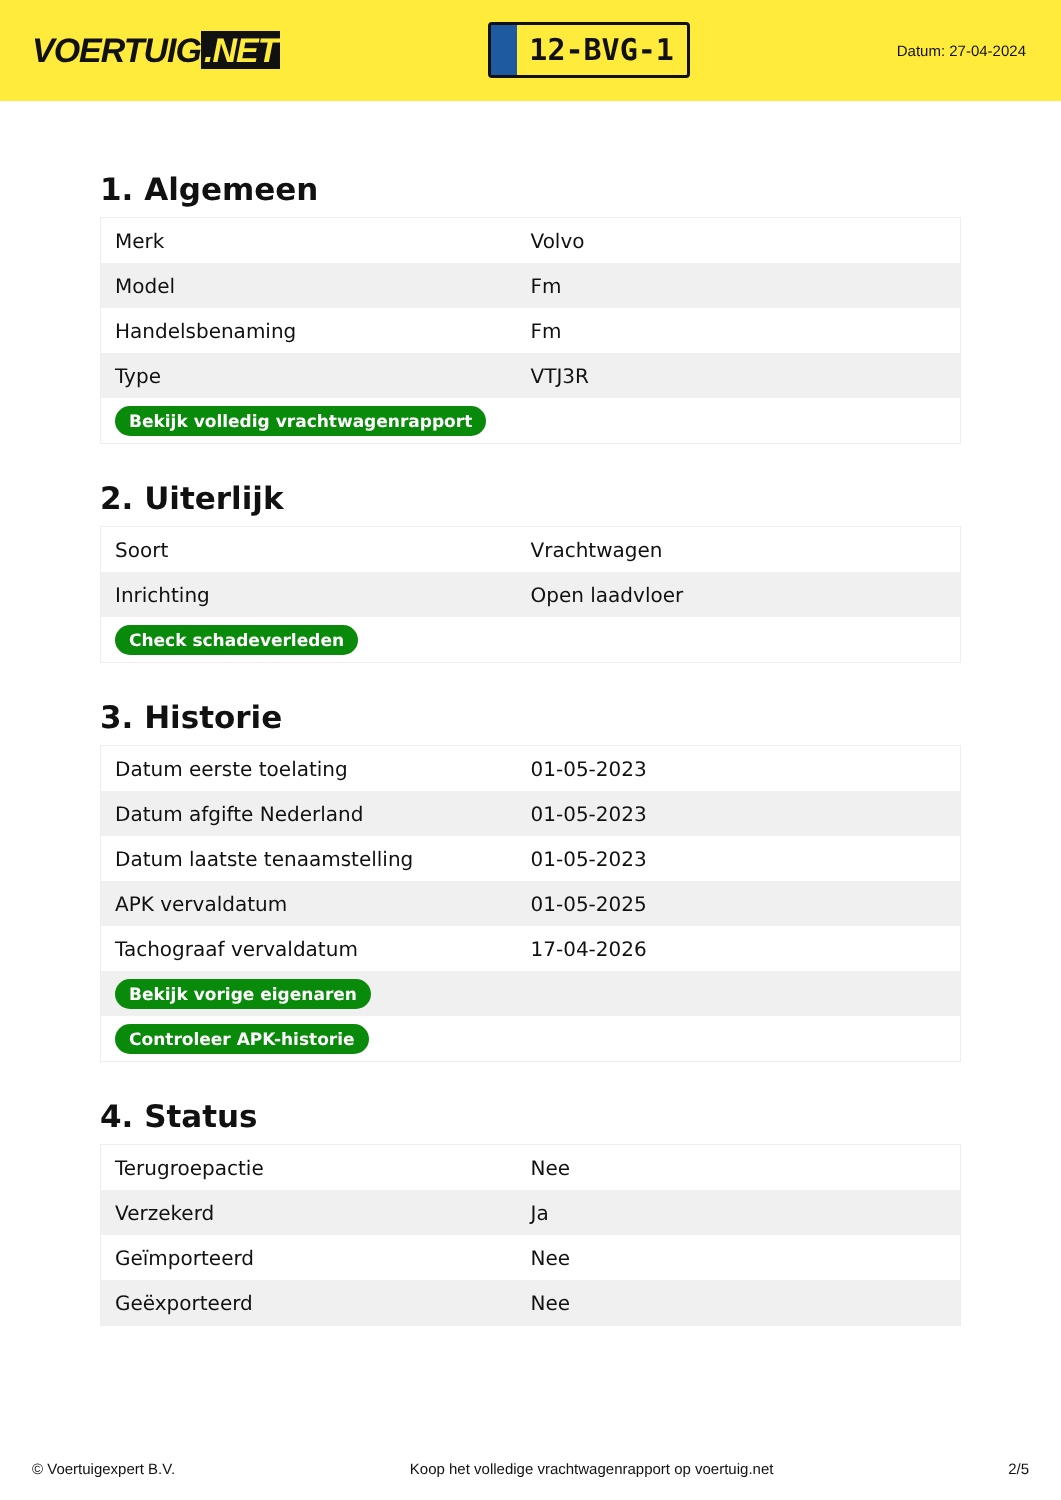VOERTUIG.NET
12-BVG-1
Datum: 27-04-2024
1. Algemeen
| Merk | Volvo |
| Model | Fm |
| Handelsbenaming | Fm |
| Type | VTJ3R |
| Bekijk volledig vrachtwagenrapport | |
2. Uiterlijk
| Soort | Vrachtwagen |
| Inrichting | Open laadvloer |
| Check schadeverleden | |
3. Historie
| Datum eerste toelating | 01-05-2023 |
| Datum afgifte Nederland | 01-05-2023 |
| Datum laatste tenaamstelling | 01-05-2023 |
| APK vervaldatum | 01-05-2025 |
| Tachograaf vervaldatum | 17-04-2026 |
| Bekijk vorige eigenaren | |
| Controleer APK-historie | |
4. Status
| Terugroepactie | Nee |
| Verzekerd | Ja |
| Geïmporteerd | Nee |
| Geëxporteerd | Nee |
© Voertuigexpert B.V. Koop het volledige vrachtwagenrapport op voertuig.net 2/5